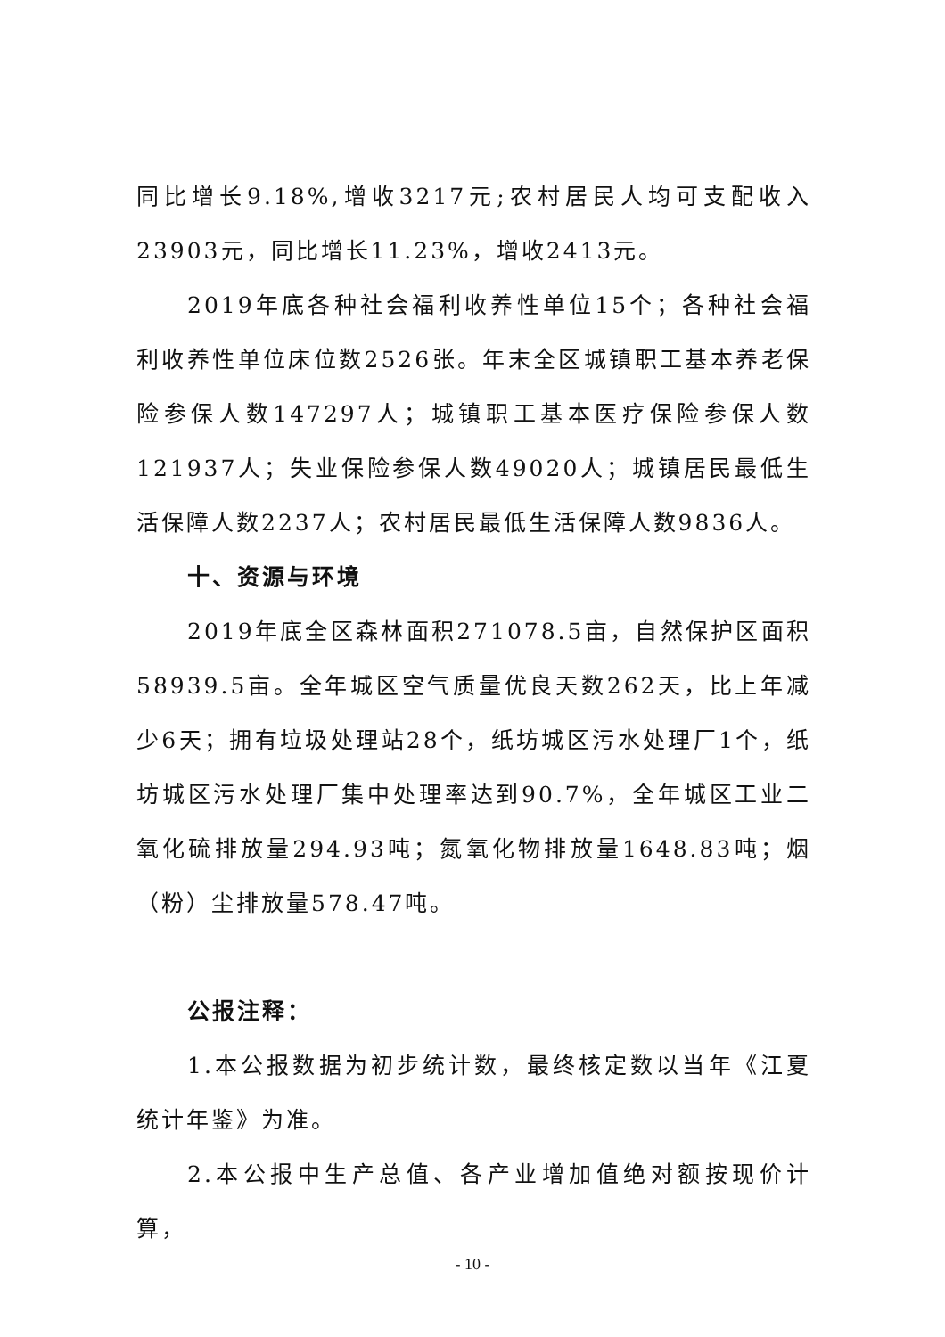同比增长9.18%,增收3217元;农村居民人均可支配收入23903元，同比增长11.23%，增收2413元。
2019年底各种社会福利收养性单位15个；各种社会福利收养性单位床位数2526张。年末全区城镇职工基本养老保险参保人数147297人；城镇职工基本医疗保险参保人数121937人；失业保险参保人数49020人；城镇居民最低生活保障人数2237人；农村居民最低生活保障人数9836人。
十、资源与环境
2019年底全区森林面积271078.5亩，自然保护区面积58939.5亩。全年城区空气质量优良天数262天，比上年减少6天；拥有垃圾处理站28个，纸坊城区污水处理厂1个，纸坊城区污水处理厂集中处理率达到90.7%，全年城区工业二氧化硫排放量294.93吨；氮氧化物排放量1648.83吨；烟（粉）尘排放量578.47吨。
公报注释：
1.本公报数据为初步统计数，最终核定数以当年《江夏统计年鉴》为准。
2.本公报中生产总值、各产业增加值绝对额按现价计算，
- 10 -